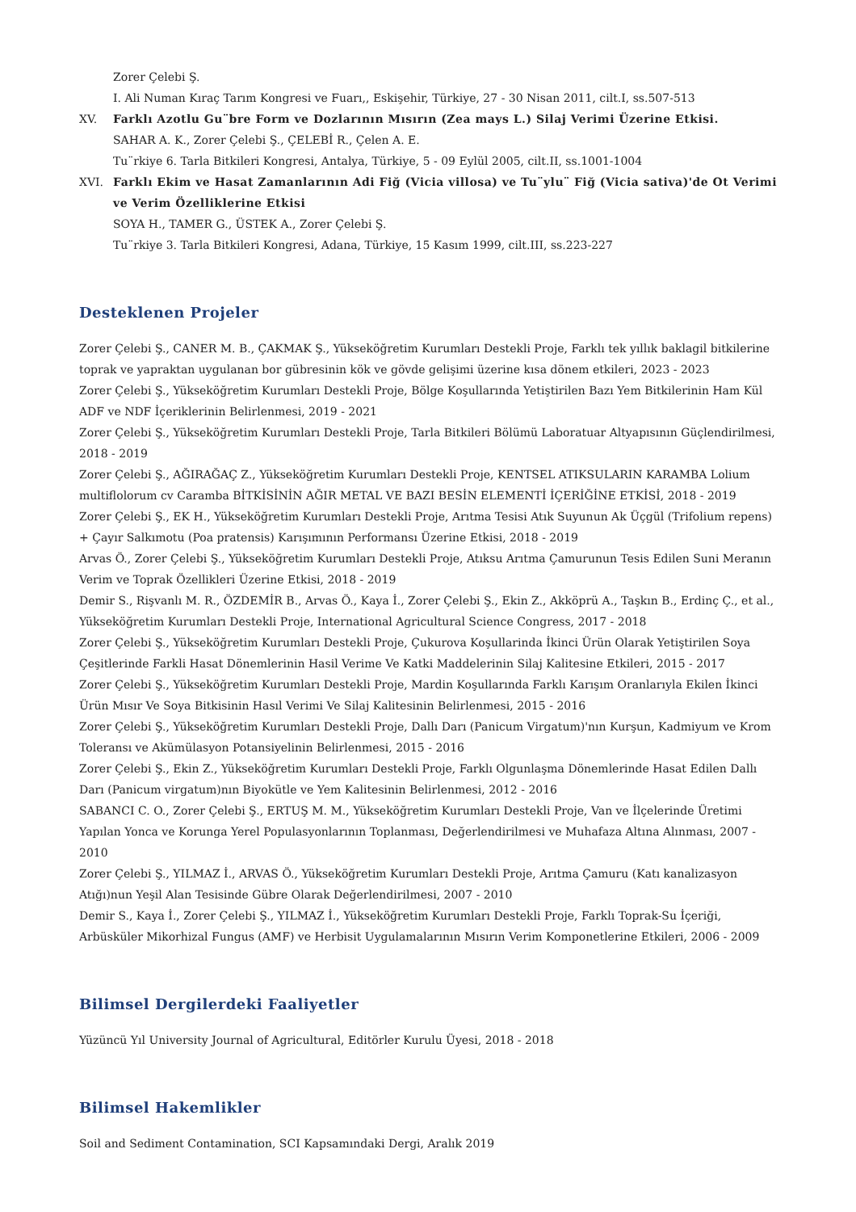Zorer Çelebi Ş.
I. Ali Numan Kıraç Tarım Kongresi ve Fuarı,, Eskişehir, Türkiye, 27 - 30 Nisan 2011, cilt.I, ss.507-513
XV. Farklı Azotlu Gu¨bre Form ve Dozlarının Mısırın (Zea mays L.) Silaj Verimi Üzerine Etkisi.
SAHAR A. K., Zorer Çelebi Ş., ÇELEBİ R., Çelen A. E.
Tu¨rkiye 6. Tarla Bitkileri Kongresi, Antalya, Türkiye, 5 - 09 Eylül 2005, cilt.II, ss.1001-1004
XVI. Farklı Ekim ve Hasat Zamanlarının Adi Fiğ (Vicia villosa) ve Tu¨ylu¨ Fiğ (Vicia sativa)'de Ot Verimi ve Verim Özelliklerine Etkisi
SOYA H., TAMER G., ÜSTEK A., Zorer Çelebi Ş.
Tu¨rkiye 3. Tarla Bitkileri Kongresi, Adana, Türkiye, 15 Kasım 1999, cilt.III, ss.223-227
Desteklenen Projeler
Zorer Çelebi Ş., CANER M. B., ÇAKMAK Ş., Yükseköğretim Kurumları Destekli Proje, Farklı tek yıllık baklagil bitkilerine toprak ve yapraktan uygulanan bor gübresinin kök ve gövde gelişimi üzerine kısa dönem etkileri, 2023 - 2023
Zorer Çelebi Ş., Yükseköğretim Kurumları Destekli Proje, Bölge Koşullarında Yetiştirilen Bazı Yem Bitkilerinin Ham Kül ADF ve NDF İçeriklerinin Belirlenmesi, 2019 - 2021
Zorer Çelebi Ş., Yükseköğretim Kurumları Destekli Proje, Tarla Bitkileri Bölümü Laboratuar Altyapısının Güçlendirilmesi, 2018 - 2019
Zorer Çelebi Ş., AĞIRAĞAÇ Z., Yükseköğretim Kurumları Destekli Proje, KENTSEL ATIKSULARIN KARAMBA Lolium multiflolorum cv Caramba BİTKİSİNİN AĞIR METAL VE BAZI BESİN ELEMENTİ İÇERİĞİNE ETKİSİ, 2018 - 2019
Zorer Çelebi Ş., EK H., Yükseköğretim Kurumları Destekli Proje, Arıtma Tesisi Atık Suyunun Ak Üçgül (Trifolium repens) + Çayır Salkımotu (Poa pratensis) Karışımının Performansı Üzerine Etkisi, 2018 - 2019
Arvas Ö., Zorer Çelebi Ş., Yükseköğretim Kurumları Destekli Proje, Atıksu Arıtma Çamurunun Tesis Edilen Suni Meranın Verim ve Toprak Özellikleri Üzerine Etkisi, 2018 - 2019
Demir S., Rişvanlı M. R., ÖZDEMİR B., Arvas Ö., Kaya İ., Zorer Çelebi Ş., Ekin Z., Akköprü A., Taşkın B., Erdinç Ç., et al., Yükseköğretim Kurumları Destekli Proje, International Agricultural Science Congress, 2017 - 2018
Zorer Çelebi Ş., Yükseköğretim Kurumları Destekli Proje, Çukurova Koşullarinda İkinci Ürün Olarak Yetiştirilen Soya Çeşitlerinde Farkli Hasat Dönemlerinin Hasil Verime Ve Katki Maddelerinin Silaj Kalitesine Etkileri, 2015 - 2017
Zorer Çelebi Ş., Yükseköğretim Kurumları Destekli Proje, Mardin Koşullarında Farklı Karışım Oranlarıyla Ekilen İkinci Ürün Mısır Ve Soya Bitkisinin Hasıl Verimi Ve Silaj Kalitesinin Belirlenmesi, 2015 - 2016
Zorer Çelebi Ş., Yükseköğretim Kurumları Destekli Proje, Dallı Darı (Panicum Virgatum)'nın Kurşun, Kadmiyum ve Krom Toleransı ve Akümülasyon Potansiyelinin Belirlenmesi, 2015 - 2016
Zorer Çelebi Ş., Ekin Z., Yükseköğretim Kurumları Destekli Proje, Farklı Olgunlaşma Dönemlerinde Hasat Edilen Dallı Darı (Panicum virgatum)nın Biyokütle ve Yem Kalitesinin Belirlenmesi, 2012 - 2016
SABANCI C. O., Zorer Çelebi Ş., ERTUŞ M. M., Yükseköğretim Kurumları Destekli Proje, Van ve İlçelerinde Üretimi Yapılan Yonca ve Korunga Yerel Populasyonlarının Toplanması, Değerlendirilmesi ve Muhafaza Altına Alınması, 2007 - 2010
Zorer Çelebi Ş., YILMAZ İ., ARVAS Ö., Yükseköğretim Kurumları Destekli Proje, Arıtma Çamuru (Katı kanalizasyon Atığı)nun Yeşil Alan Tesisinde Gübre Olarak Değerlendirilmesi, 2007 - 2010
Demir S., Kaya İ., Zorer Çelebi Ş., YILMAZ İ., Yükseköğretim Kurumları Destekli Proje, Farklı Toprak-Su İçeriği, Arbüsküler Mikorhizal Fungus (AMF) ve Herbisit Uygulamalarının Mısırın Verim Komponetlerine Etkileri, 2006 - 2009
Bilimsel Dergilerdeki Faaliyetler
Yüzüncü Yıl University Journal of Agricultural, Editörler Kurulu Üyesi, 2018 - 2018
Bilimsel Hakemlikler
Soil and Sediment Contamination, SCI Kapsamındaki Dergi, Aralık 2019